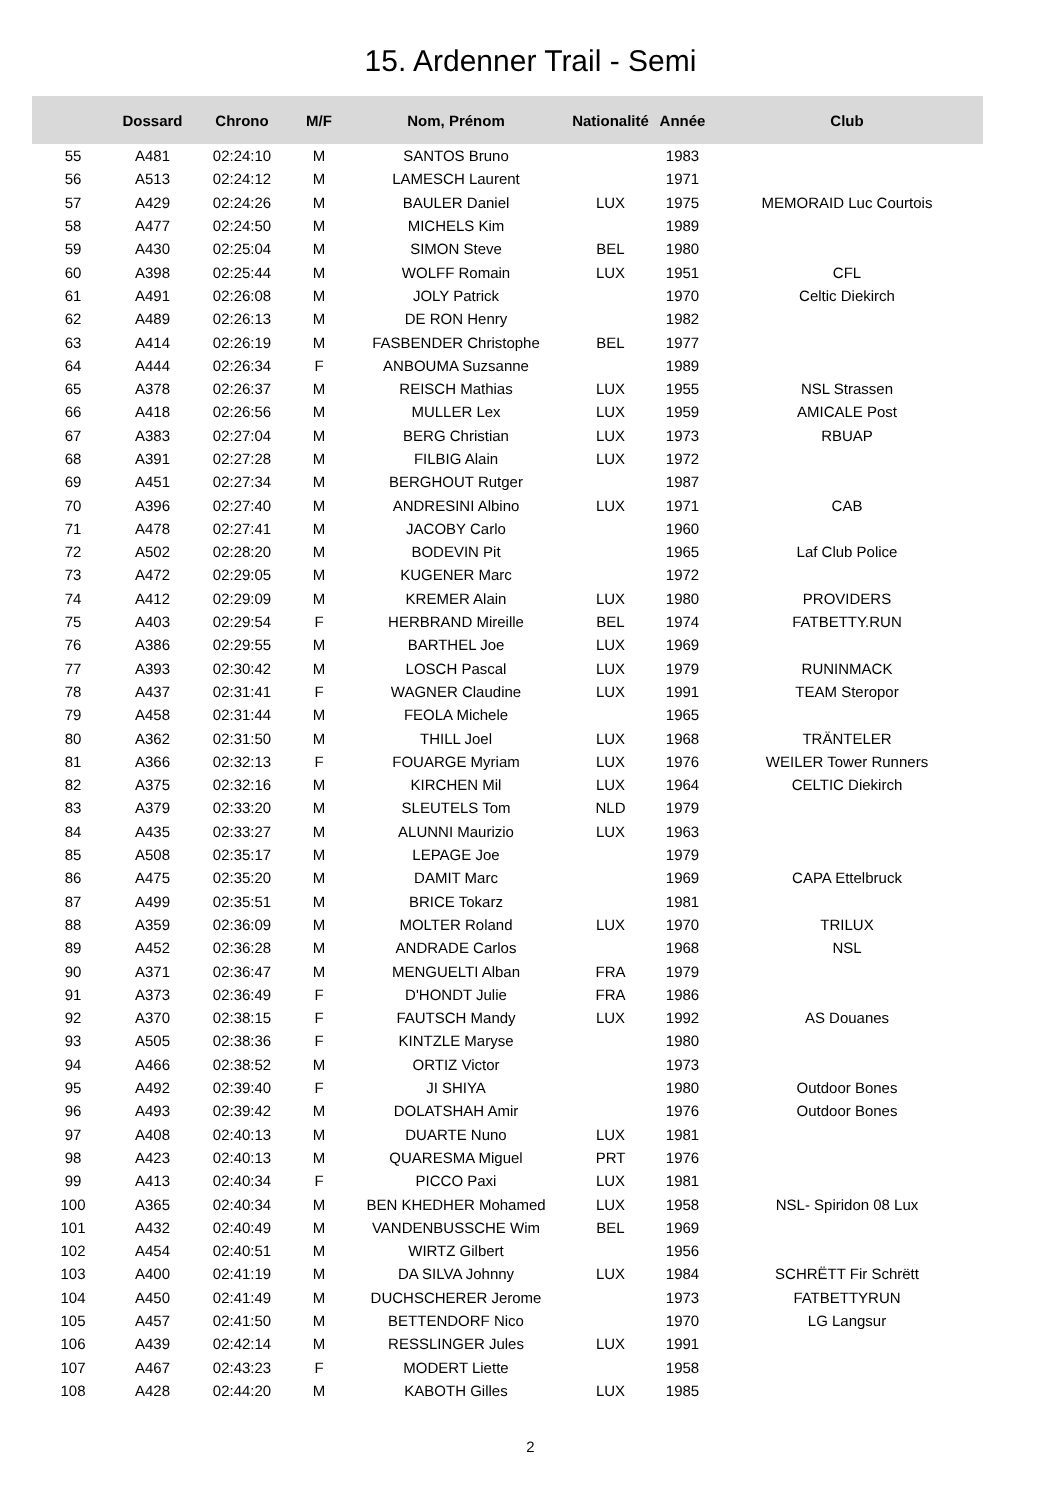15. Ardenner Trail - Semi
| | Dossard | Chrono | M/F | Nom, Prénom | Nationalité | Année | Club |
| --- | --- | --- | --- | --- | --- | --- | --- |
| 55 | A481 | 02:24:10 | M | SANTOS Bruno | | 1983 | |
| 56 | A513 | 02:24:12 | M | LAMESCH Laurent | | 1971 | |
| 57 | A429 | 02:24:26 | M | BAULER Daniel | LUX | 1975 | MEMORAID Luc Courtois |
| 58 | A477 | 02:24:50 | M | MICHELS Kim | | 1989 | |
| 59 | A430 | 02:25:04 | M | SIMON Steve | BEL | 1980 | |
| 60 | A398 | 02:25:44 | M | WOLFF Romain | LUX | 1951 | CFL |
| 61 | A491 | 02:26:08 | M | JOLY Patrick | | 1970 | Celtic Diekirch |
| 62 | A489 | 02:26:13 | M | DE RON Henry | | 1982 | |
| 63 | A414 | 02:26:19 | M | FASBENDER Christophe | BEL | 1977 | |
| 64 | A444 | 02:26:34 | F | ANBOUMA Suzsanne | | 1989 | |
| 65 | A378 | 02:26:37 | M | REISCH Mathias | LUX | 1955 | NSL Strassen |
| 66 | A418 | 02:26:56 | M | MULLER Lex | LUX | 1959 | AMICALE Post |
| 67 | A383 | 02:27:04 | M | BERG Christian | LUX | 1973 | RBUAP |
| 68 | A391 | 02:27:28 | M | FILBIG Alain | LUX | 1972 | |
| 69 | A451 | 02:27:34 | M | BERGHOUT Rutger | | 1987 | |
| 70 | A396 | 02:27:40 | M | ANDRESINI Albino | LUX | 1971 | CAB |
| 71 | A478 | 02:27:41 | M | JACOBY Carlo | | 1960 | |
| 72 | A502 | 02:28:20 | M | BODEVIN Pit | | 1965 | Laf Club Police |
| 73 | A472 | 02:29:05 | M | KUGENER Marc | | 1972 | |
| 74 | A412 | 02:29:09 | M | KREMER Alain | LUX | 1980 | PROVIDERS |
| 75 | A403 | 02:29:54 | F | HERBRAND Mireille | BEL | 1974 | FATBETTY.RUN |
| 76 | A386 | 02:29:55 | M | BARTHEL Joe | LUX | 1969 | |
| 77 | A393 | 02:30:42 | M | LOSCH Pascal | LUX | 1979 | RUNINMACK |
| 78 | A437 | 02:31:41 | F | WAGNER Claudine | LUX | 1991 | TEAM Steropor |
| 79 | A458 | 02:31:44 | M | FEOLA Michele | | 1965 | |
| 80 | A362 | 02:31:50 | M | THILL Joel | LUX | 1968 | TRÄNTELER |
| 81 | A366 | 02:32:13 | F | FOUARGE Myriam | LUX | 1976 | WEILER Tower Runners |
| 82 | A375 | 02:32:16 | M | KIRCHEN Mil | LUX | 1964 | CELTIC Diekirch |
| 83 | A379 | 02:33:20 | M | SLEUTELS Tom | NLD | 1979 | |
| 84 | A435 | 02:33:27 | M | ALUNNI Maurizio | LUX | 1963 | |
| 85 | A508 | 02:35:17 | M | LEPAGE Joe | | 1979 | |
| 86 | A475 | 02:35:20 | M | DAMIT Marc | | 1969 | CAPA Ettelbruck |
| 87 | A499 | 02:35:51 | M | BRICE Tokarz | | 1981 | |
| 88 | A359 | 02:36:09 | M | MOLTER Roland | LUX | 1970 | TRILUX |
| 89 | A452 | 02:36:28 | M | ANDRADE Carlos | | 1968 | NSL |
| 90 | A371 | 02:36:47 | M | MENGUELTI Alban | FRA | 1979 | |
| 91 | A373 | 02:36:49 | F | D'HONDT Julie | FRA | 1986 | |
| 92 | A370 | 02:38:15 | F | FAUTSCH Mandy | LUX | 1992 | AS Douanes |
| 93 | A505 | 02:38:36 | F | KINTZLE Maryse | | 1980 | |
| 94 | A466 | 02:38:52 | M | ORTIZ Victor | | 1973 | |
| 95 | A492 | 02:39:40 | F | JI SHIYA | | 1980 | Outdoor Bones |
| 96 | A493 | 02:39:42 | M | DOLATSHAH Amir | | 1976 | Outdoor Bones |
| 97 | A408 | 02:40:13 | M | DUARTE Nuno | LUX | 1981 | |
| 98 | A423 | 02:40:13 | M | QUARESMA Miguel | PRT | 1976 | |
| 99 | A413 | 02:40:34 | F | PICCO Paxi | LUX | 1981 | |
| 100 | A365 | 02:40:34 | M | BEN KHEDHER Mohamed | LUX | 1958 | NSL- Spiridon 08 Lux |
| 101 | A432 | 02:40:49 | M | VANDENBUSSCHE Wim | BEL | 1969 | |
| 102 | A454 | 02:40:51 | M | WIRTZ Gilbert | | 1956 | |
| 103 | A400 | 02:41:19 | M | DA SILVA Johnny | LUX | 1984 | SCHRËTT Fir Schrëtt |
| 104 | A450 | 02:41:49 | M | DUCHSCHERER Jerome | | 1973 | FATBETTYRUN |
| 105 | A457 | 02:41:50 | M | BETTENDORF Nico | | 1970 | LG Langsur |
| 106 | A439 | 02:42:14 | M | RESSLINGER Jules | LUX | 1991 | |
| 107 | A467 | 02:43:23 | F | MODERT Liette | | 1958 | |
| 108 | A428 | 02:44:20 | M | KABOTH Gilles | LUX | 1985 | |
2